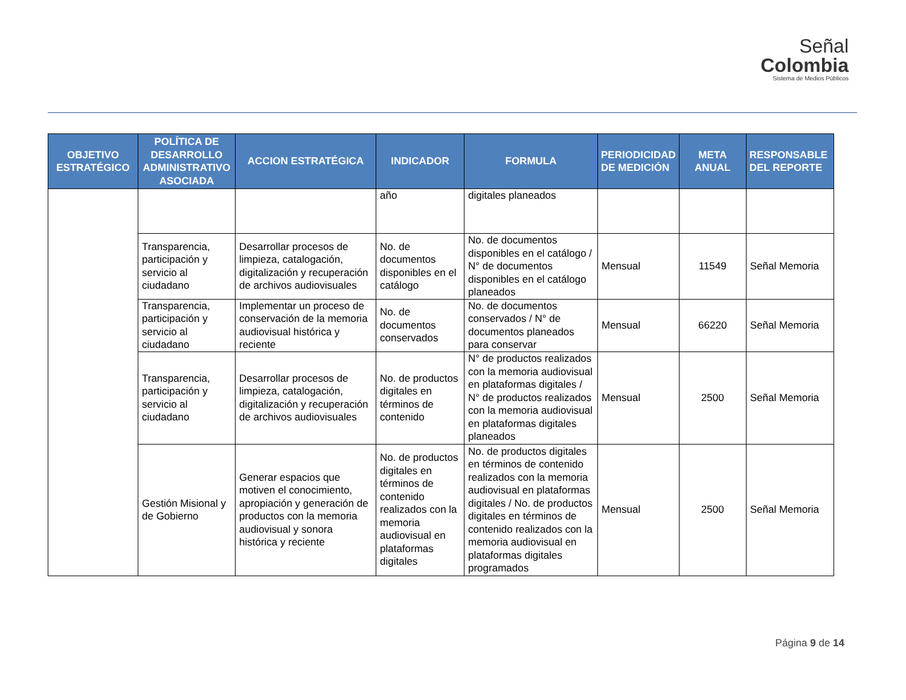Señal
Colombia
Sistema de Medios Públicos
| OBJETIVO ESTRATÉGICO | POLÍTICA DE DESARROLLO ADMINISTRATIVO ASOCIADA | ACCION ESTRATÉGICA | INDICADOR | FORMULA | PERIODICIDAD DE MEDICIÓN | META ANUAL | RESPONSABLE DEL REPORTE |
| --- | --- | --- | --- | --- | --- | --- | --- |
| | | | año | digitales planeados | | | |
| | Transparencia, participación y servicio al ciudadano | Desarrollar procesos de limpieza, catalogación, digitalización y recuperación de archivos audiovisuales | No. de documentos disponibles en el catálogo | No. de documentos disponibles en el catálogo / N° de documentos disponibles en el catálogo planeados | Mensual | 11549 | Señal Memoria |
| | Transparencia, participación y servicio al ciudadano | Implementar un proceso de conservación de la memoria audiovisual histórica y reciente | No. de documentos conservados | No. de documentos conservados / N° de documentos planeados para conservar | Mensual | 66220 | Señal Memoria |
| | Transparencia, participación y servicio al ciudadano | Desarrollar procesos de limpieza, catalogación, digitalización y recuperación de archivos audiovisuales | No. de productos digitales en términos de contenido | N° de productos realizados con la memoria audiovisual en plataformas digitales / N° de productos realizados con la memoria audiovisual en plataformas digitales planeados | Mensual | 2500 | Señal Memoria |
| | Gestión Misional y de Gobierno | Generar espacios que motiven el conocimiento, apropiación y generación de productos con la memoria audiovisual y sonora histórica y reciente | No. de productos digitales en términos de contenido realizados con la memoria audiovisual en plataformas digitales | No. de productos digitales en términos de contenido realizados con la memoria audiovisual en plataformas digitales / No. de productos digitales en términos de contenido realizados con la memoria audiovisual en plataformas digitales programados | Mensual | 2500 | Señal Memoria |
Página 9 de 14